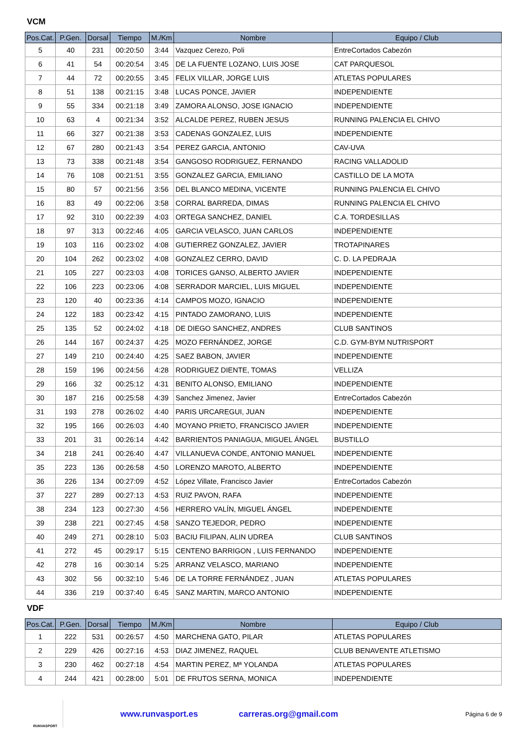VCM
| Pos.Cat. | P.Gen. | Dorsal | Tiempo | M./Km | Nombre | Equipo / Club |
| --- | --- | --- | --- | --- | --- | --- |
| 5 | 40 | 231 | 00:20:50 | 3:44 | Vazquez Cerezo, Poli | EntreCortados Cabezón |
| 6 | 41 | 54 | 00:20:54 | 3:45 | DE LA FUENTE LOZANO, LUIS JOSE | CAT PARQUESOL |
| 7 | 44 | 72 | 00:20:55 | 3:45 | FELIX VILLAR, JORGE LUIS | ATLETAS POPULARES |
| 8 | 51 | 138 | 00:21:15 | 3:48 | LUCAS PONCE, JAVIER | INDEPENDIENTE |
| 9 | 55 | 334 | 00:21:18 | 3:49 | ZAMORA ALONSO, JOSE IGNACIO | INDEPENDIENTE |
| 10 | 63 | 4 | 00:21:34 | 3:52 | ALCALDE PEREZ, RUBEN JESUS | RUNNING PALENCIA EL CHIVO |
| 11 | 66 | 327 | 00:21:38 | 3:53 | CADENAS GONZALEZ, LUIS | INDEPENDIENTE |
| 12 | 67 | 280 | 00:21:43 | 3:54 | PEREZ GARCIA, ANTONIO | CAV-UVA |
| 13 | 73 | 338 | 00:21:48 | 3:54 | GANGOSO RODRIGUEZ, FERNANDO | RACING VALLADOLID |
| 14 | 76 | 108 | 00:21:51 | 3:55 | GONZALEZ GARCIA, EMILIANO | CASTILLO DE LA MOTA |
| 15 | 80 | 57 | 00:21:56 | 3:56 | DEL BLANCO MEDINA, VICENTE | RUNNING PALENCIA EL CHIVO |
| 16 | 83 | 49 | 00:22:06 | 3:58 | CORRAL BARREDA, DIMAS | RUNNING PALENCIA EL CHIVO |
| 17 | 92 | 310 | 00:22:39 | 4:03 | ORTEGA SANCHEZ, DANIEL | C.A. TORDESILLAS |
| 18 | 97 | 313 | 00:22:46 | 4:05 | GARCIA VELASCO, JUAN CARLOS | INDEPENDIENTE |
| 19 | 103 | 116 | 00:23:02 | 4:08 | GUTIERREZ GONZALEZ, JAVIER | TROTAPINARES |
| 20 | 104 | 262 | 00:23:02 | 4:08 | GONZALEZ CERRO, DAVID | C. D. LA PEDRAJA |
| 21 | 105 | 227 | 00:23:03 | 4:08 | TORICES GANSO, ALBERTO JAVIER | INDEPENDIENTE |
| 22 | 106 | 223 | 00:23:06 | 4:08 | SERRADOR MARCIEL, LUIS MIGUEL | INDEPENDIENTE |
| 23 | 120 | 40 | 00:23:36 | 4:14 | CAMPOS MOZO, IGNACIO | INDEPENDIENTE |
| 24 | 122 | 183 | 00:23:42 | 4:15 | PINTADO ZAMORANO, LUIS | INDEPENDIENTE |
| 25 | 135 | 52 | 00:24:02 | 4:18 | DE DIEGO SANCHEZ, ANDRES | CLUB SANTINOS |
| 26 | 144 | 167 | 00:24:37 | 4:25 | MOZO FERNÁNDEZ, JORGE | C.D. GYM-BYM NUTRISPORT |
| 27 | 149 | 210 | 00:24:40 | 4:25 | SAEZ BABON, JAVIER | INDEPENDIENTE |
| 28 | 159 | 196 | 00:24:56 | 4:28 | RODRIGUEZ DIENTE, TOMAS | VELLIZA |
| 29 | 166 | 32 | 00:25:12 | 4:31 | BENITO ALONSO, EMILIANO | INDEPENDIENTE |
| 30 | 187 | 216 | 00:25:58 | 4:39 | Sanchez Jimenez, Javier | EntreCortados Cabezón |
| 31 | 193 | 278 | 00:26:02 | 4:40 | PARIS URCAREGUI, JUAN | INDEPENDIENTE |
| 32 | 195 | 166 | 00:26:03 | 4:40 | MOYANO PRIETO, FRANCISCO JAVIER | INDEPENDIENTE |
| 33 | 201 | 31 | 00:26:14 | 4:42 | BARRIENTOS PANIAGUA, MIGUEL ÁNGEL | BUSTILLO |
| 34 | 218 | 241 | 00:26:40 | 4:47 | VILLANUEVA CONDE, ANTONIO MANUEL | INDEPENDIENTE |
| 35 | 223 | 136 | 00:26:58 | 4:50 | LORENZO MAROTO, ALBERTO | INDEPENDIENTE |
| 36 | 226 | 134 | 00:27:09 | 4:52 | López Villate, Francisco Javier | EntreCortados Cabezón |
| 37 | 227 | 289 | 00:27:13 | 4:53 | RUIZ PAVON, RAFA | INDEPENDIENTE |
| 38 | 234 | 123 | 00:27:30 | 4:56 | HERRERO VALÍN, MIGUEL ÁNGEL | INDEPENDIENTE |
| 39 | 238 | 221 | 00:27:45 | 4:58 | SANZO TEJEDOR, PEDRO | INDEPENDIENTE |
| 40 | 249 | 271 | 00:28:10 | 5:03 | BACIU FILIPAN, ALIN UDREA | CLUB SANTINOS |
| 41 | 272 | 45 | 00:29:17 | 5:15 | CENTENO BARRIGON , LUIS FERNANDO | INDEPENDIENTE |
| 42 | 278 | 16 | 00:30:14 | 5:25 | ARRANZ VELASCO, MARIANO | INDEPENDIENTE |
| 43 | 302 | 56 | 00:32:10 | 5:46 | DE LA TORRE FERNÁNDEZ , JUAN | ATLETAS POPULARES |
| 44 | 336 | 219 | 00:37:40 | 6:45 | SANZ MARTIN, MARCO ANTONIO | INDEPENDIENTE |
VDF
| Pos.Cat. | P.Gen. | Dorsal | Tiempo | M./Km | Nombre | Equipo / Club |
| --- | --- | --- | --- | --- | --- | --- |
| 1 | 222 | 531 | 00:26:57 | 4:50 | MARCHENA GATO, PILAR | ATLETAS POPULARES |
| 2 | 229 | 426 | 00:27:16 | 4:53 | DIAZ JIMENEZ, RAQUEL | CLUB BENAVENTE ATLETISMO |
| 3 | 230 | 462 | 00:27:18 | 4:54 | MARTIN PEREZ, Mª YOLANDA | ATLETAS POPULARES |
| 4 | 244 | 421 | 00:28:00 | 5:01 | DE FRUTOS SERNA, MONICA | INDEPENDIENTE |
RUNVASPORT
www.runvasport.es carreras.org@gmail.com
Página 6 de 9